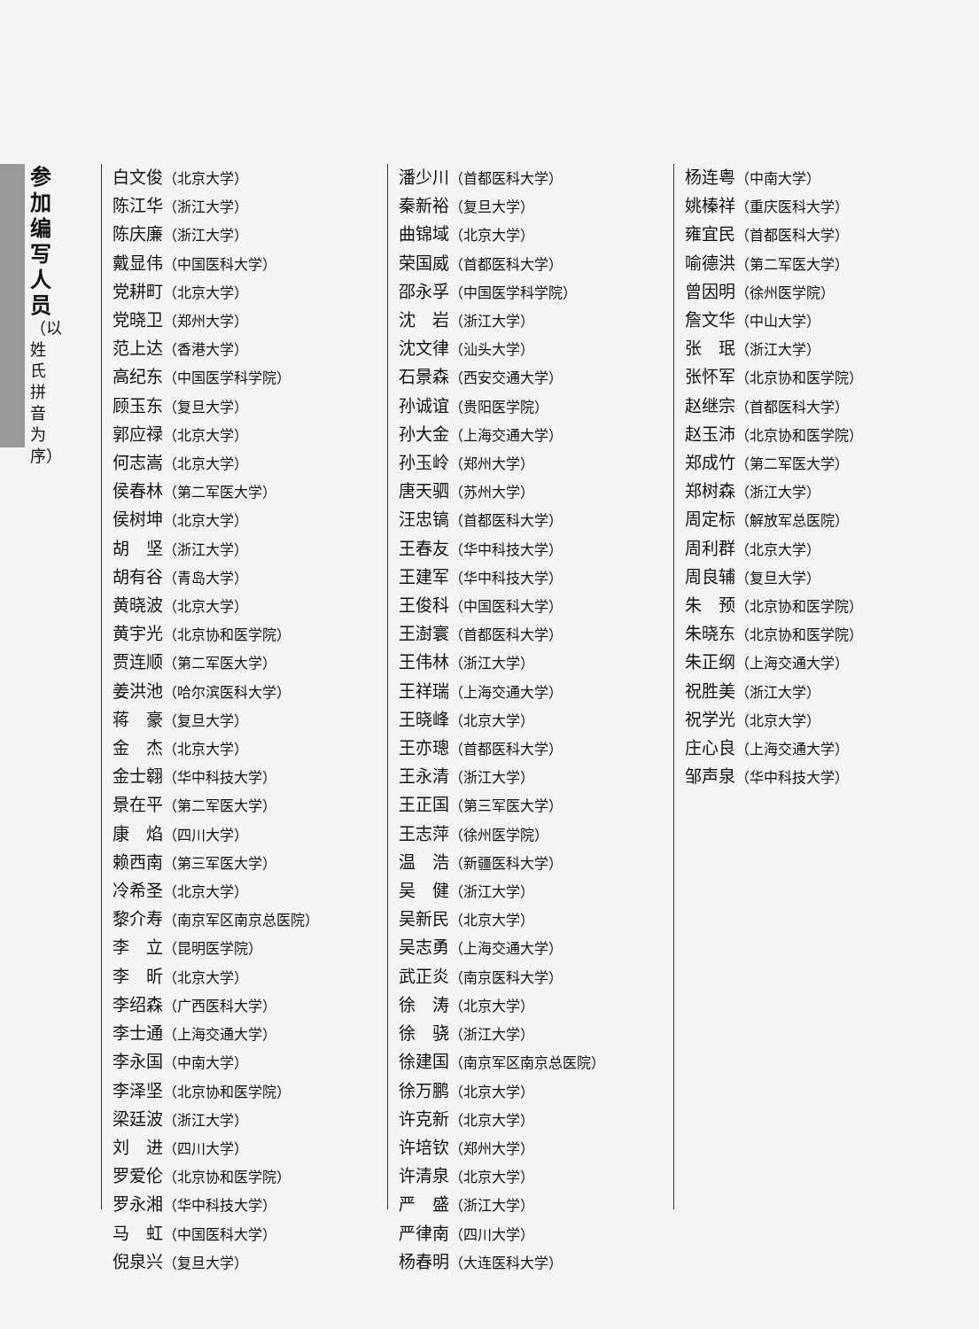参加编写人员
（以姓氏拼音为序）
白文俊（北京大学）
陈江华（浙江大学）
陈庆廉（浙江大学）
戴显伟（中国医科大学）
党耕町（北京大学）
党晓卫（郑州大学）
范上达（香港大学）
高纪东（中国医学科学院）
顾玉东（复旦大学）
郭应禄（北京大学）
何志嵩（北京大学）
侯春林（第二军医大学）
侯树坤（北京大学）
胡　坚（浙江大学）
胡有谷（青岛大学）
黄晓波（北京大学）
黄宇光（北京协和医学院）
贾连顺（第二军医大学）
姜洪池（哈尔滨医科大学）
蒋　豪（复旦大学）
金　杰（北京大学）
金士翱（华中科技大学）
景在平（第二军医大学）
康　焰（四川大学）
赖西南（第三军医大学）
冷希圣（北京大学）
黎介寿（南京军区南京总医院）
李　立（昆明医学院）
李　昕（北京大学）
李绍森（广西医科大学）
李士通（上海交通大学）
李永国（中南大学）
李泽坚（北京协和医学院）
梁廷波（浙江大学）
刘　进（四川大学）
罗爱伦（北京协和医学院）
罗永湘（华中科技大学）
马　虹（中国医科大学）
倪泉兴（复旦大学）
潘少川（首都医科大学）
秦新裕（复旦大学）
曲锦域（北京大学）
荣国威（首都医科大学）
邵永孚（中国医学科学院）
沈　岩（浙江大学）
沈文律（汕头大学）
石景森（西安交通大学）
孙诚谊（贵阳医学院）
孙大金（上海交通大学）
孙玉岭（郑州大学）
唐天驷（苏州大学）
汪忠镐（首都医科大学）
王春友（华中科技大学）
王建军（华中科技大学）
王俊科（中国医科大学）
王澍寰（首都医科大学）
王伟林（浙江大学）
王祥瑞（上海交通大学）
王晓峰（北京大学）
王亦璁（首都医科大学）
王永清（浙江大学）
王正国（第三军医大学）
王志萍（徐州医学院）
温　浩（新疆医科大学）
吴　健（浙江大学）
吴新民（北京大学）
吴志勇（上海交通大学）
武正炎（南京医科大学）
徐　涛（北京大学）
徐　骁（浙江大学）
徐建国（南京军区南京总医院）
徐万鹏（北京大学）
许克新（北京大学）
许培钦（郑州大学）
许清泉（北京大学）
严　盛（浙江大学）
严律南（四川大学）
杨春明（大连医科大学）
杨连粤（中南大学）
姚榛祥（重庆医科大学）
雍宜民（首都医科大学）
喻德洪（第二军医大学）
曾因明（徐州医学院）
詹文华（中山大学）
张　珉（浙江大学）
张怀军（北京协和医学院）
赵继宗（首都医科大学）
赵玉沛（北京协和医学院）
郑成竹（第二军医大学）
郑树森（浙江大学）
周定标（解放军总医院）
周利群（北京大学）
周良辅（复旦大学）
朱　预（北京协和医学院）
朱晓东（北京协和医学院）
朱正纲（上海交通大学）
祝胜美（浙江大学）
祝学光（北京大学）
庄心良（上海交通大学）
邹声泉（华中科技大学）